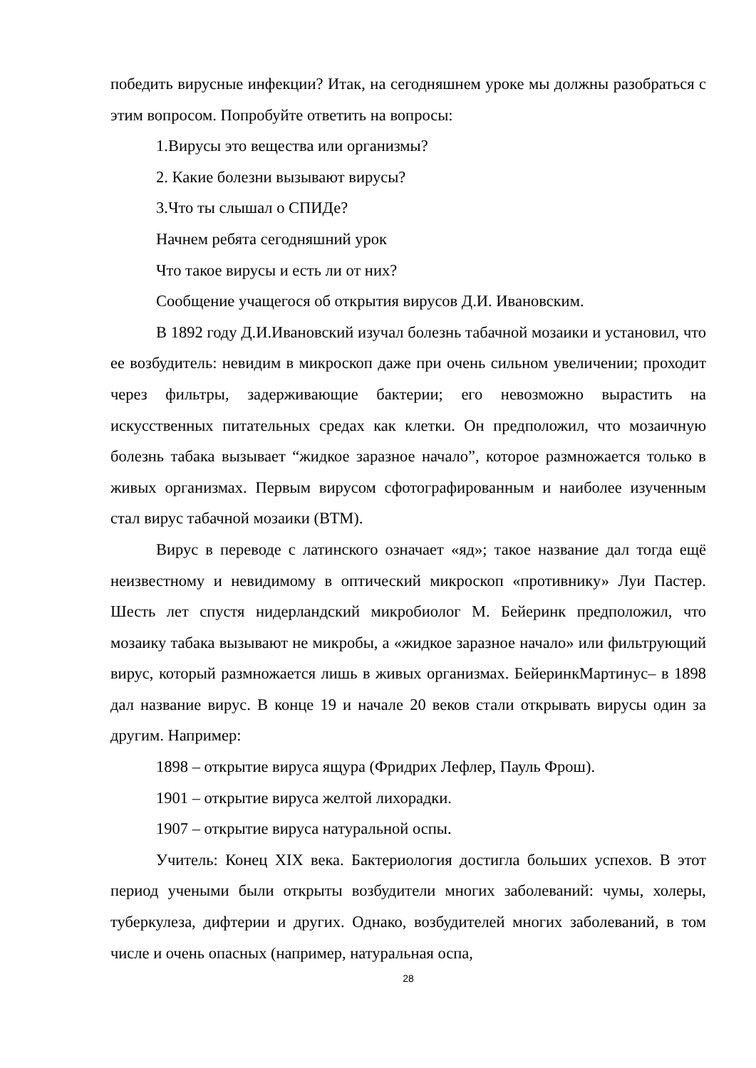победить вирусные инфекции? Итак, на сегодняшнем уроке мы должны разобраться с этим вопросом. Попробуйте ответить на вопросы:
1.Вирусы это вещества или организмы?
2. Какие болезни вызывают вирусы?
3.Что ты слышал о СПИДе?
Начнем ребята сегодняшний урок
Что такое вирусы и есть ли от них?
Сообщение учащегося об открытия вирусов Д.И. Ивановским.
В 1892 году Д.И.Ивановский изучал болезнь табачной мозаики и установил, что ее возбудитель: невидим в микроскоп даже при очень сильном увеличении; проходит через фильтры, задерживающие бактерии; его невозможно вырастить на искусственных питательных средах как клетки. Он предположил, что мозаичную болезнь табака вызывает “жидкое заразное начало”, которое размножается только в живых организмах. Первым вирусом сфотографированным и наиболее изученным стал вирус табачной мозаики (ВТМ).
Вирус в переводе с латинского означает «яд»; такое название дал тогда ещё неизвестному и невидимому в оптический микроскоп «противнику» Луи Пастер. Шесть лет спустя нидерландский микробиолог М. Бейеринк предположил, что мозаику табака вызывают не микробы, а «жидкое заразное начало» или фильтрующий вирус, который размножается лишь в живых организмах. БейеринкМартинус– в 1898 дал название вирус. В конце 19 и начале 20 веков стали открывать вирусы один за другим. Например:
1898 – открытие вируса ящура (Фридрих Лефлер, Пауль Фрош).
1901 – открытие вируса желтой лихорадки.
1907 – открытие вируса натуральной оспы.
Учитель: Конец XIX века. Бактериология достигла больших успехов. В этот период учеными были открыты возбудители многих заболеваний: чумы, холеры, туберкулеза, дифтерии и других. Однако, возбудителей многих заболеваний, в том числе и очень опасных (например, натуральная оспа,
28